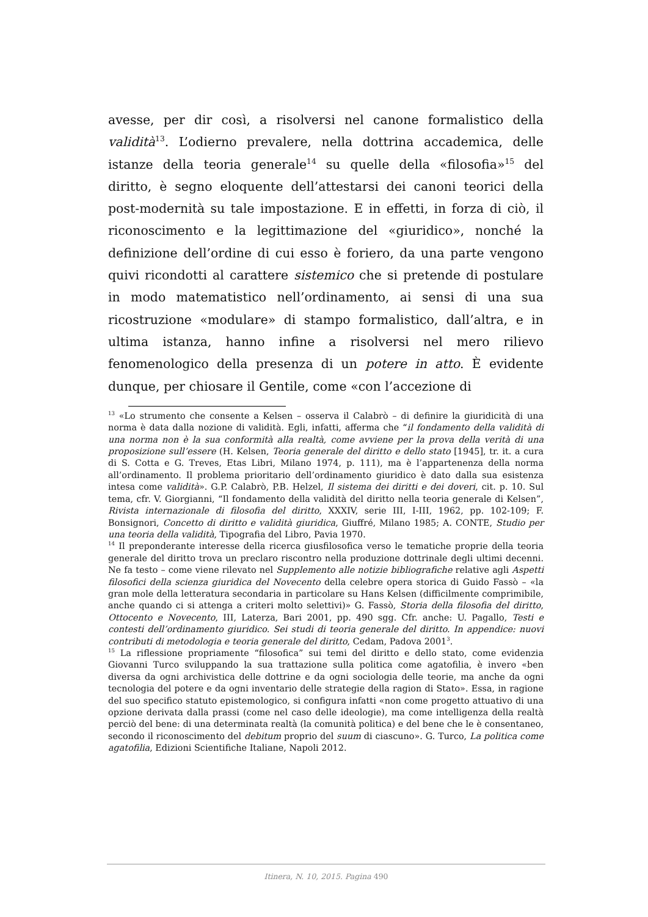avesse, per dir così, a risolversi nel canone formalistico della validità<sup>13</sup>. L’odierno prevalere, nella dottrina accademica, delle istanze della teoria generale<sup>14</sup> su quelle della «filosofia»<sup>15</sup> del diritto, è segno eloquente dell’attestarsi dei canoni teorici della post-modernità su tale impostazione. E in effetti, in forza di ciò, il riconoscimento e la legittimazione del «giuridico», nonché la definizione dell’ordine di cui esso è foriero, da una parte vengono quivi ricondotti al carattere sistemico che si pretende di postulare in modo matematistico nell’ordinamento, ai sensi di una sua ricostruzione «modulare» di stampo formalistico, dall’altra, e in ultima istanza, hanno infine a risolversi nel mero rilievo fenomenologico della presenza di un potere in atto. È evidente dunque, per chiosare il Gentile, come «con l’accezione di
<sup>13</sup> «Lo strumento che consente a Kelsen – osserva il Calabrò – di definire la giuridicità di una norma è data dalla nozione di validità. Egli, infatti, afferma che “il fondamento della validità di una norma non è la sua conformità alla realtà, come avviene per la prova della verità di una proposizione sull’essere (H. Kelsen, Teoria generale del diritto e dello stato [1945], tr. it. a cura di S. Cotta e G. Treves, Etas Libri, Milano 1974, p. 111), ma è l’appartenenza della norma all’ordinamento. Il problema prioritario dell’ordinamento giuridico è dato dalla sua esistenza intesa come validità». G.P. Calabrò, P.B. Helzel, Il sistema dei diritti e dei doveri, cit. p. 10. Sul tema, cfr. V. Giorgianni, “Il fondamento della validità del diritto nella teoria generale di Kelsen”, Rivista internazionale di filosofia del diritto, XXXIV, serie III, I-III, 1962, pp. 102-109; F. Bonsignori, Concetto di diritto e validità giuridica, Giuffré, Milano 1985; A. CONTE, Studio per una teoria della validità, Tipografia del Libro, Pavia 1970.
<sup>14</sup> Il preponderante interesse della ricerca giusfilosofica verso le tematiche proprie della teoria generale del diritto trova un preclaro riscontro nella produzione dottrinale degli ultimi decenni. Ne fa testo – come viene rilevato nel Supplemento alle notizie bibliografiche relative agli Aspetti filosofici della scienza giuridica del Novecento della celebre opera storica di Guido Fassò – «la gran mole della letteratura secondaria in particolare su Hans Kelsen (difficilmente comprimibile, anche quando ci si attenga a criteri molto selettivi)» G. Fassò, Storia della filosofia del diritto, Ottocento e Novecento, III, Laterza, Bari 2001, pp. 490 sgg. Cfr. anche: U. Pagallo, Testi e contesti dell’ordinamento giuridico. Sei studi di teoria generale del diritto. In appendice: nuovi contributi di metodologia e teoria generale del diritto, Cedam, Padova 2001<sup>3</sup>.
<sup>15</sup> La riflessione propriamente “filosofica” sui temi del diritto e dello stato, come evidenzia Giovanni Turco sviluppando la sua trattazione sulla politica come agatofilia, è invero «ben diversa da ogni archivistica delle dottrine e da ogni sociologia delle teorie, ma anche da ogni tecnologia del potere e da ogni inventario delle strategie della ragion di Stato». Essa, in ragione del suo specifico statuto epistemologico, si configura infatti «non come progetto attuativo di una opzione derivata dalla prassi (come nel caso delle ideologie), ma come intelligenza della realtà perciò del bene: di una determinata realtà (la comunità politica) e del bene che le è consentaneo, secondo il riconoscimento del debitum proprio del suum di ciascuno». G. Turco, La politica come agatofilia, Edizioni Scientifiche Italiane, Napoli 2012.
Itinera, N. 10, 2015. Pagina 490